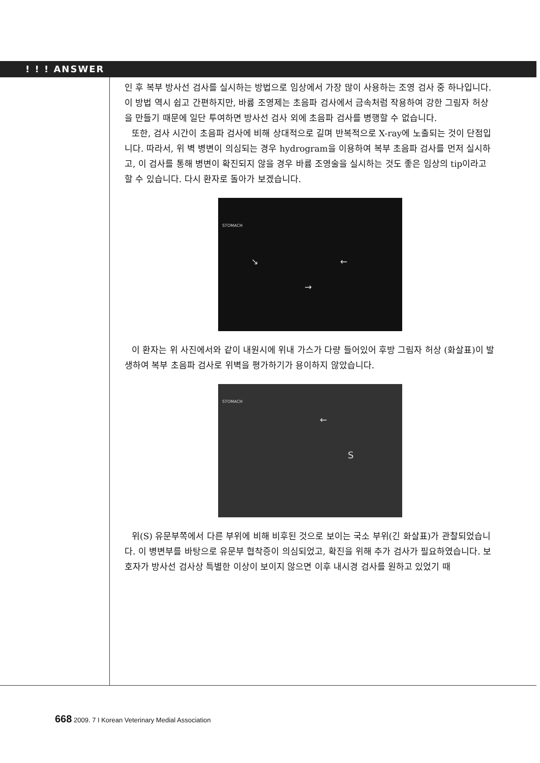! ! ! ANSWER
인 후 복부 방사선 검사를 실시하는 방법으로 임상에서 가장 많이 사용하는 조영 검사 중 하나입니다. 이 방법 역시 쉽고 간편하지만, 바륨 조영제는 초음파 검사에서 금속처럼 작용하여 강한 그림자 허상을 만들기 때문에 일단 투여하면 방사선 검사 외에 초음파 검사를 병행할 수 없습니다.
또한, 검사 시간이 초음파 검사에 비해 상대적으로 길며 반복적으로 X-ray에 노출되는 것이 단점입니다. 따라서, 위 벽 병변이 의심되는 경우 hydrogram을 이용하여 복부 초음파 검사를 먼저 실시하고, 이 검사를 통해 병변이 확진되지 않을 경우 바륨 조영술을 실시하는 것도 좋은 임상의 tip이라고 할 수 있습니다. 다시 환자로 돌아가 보겠습니다.
STOMACH
↘ ←
→
이 환자는 위 사진에서와 같이 내원시에 위내 가스가 다량 들어있어 후방 그림자 허상 (화살표)이 발생하여 복부 초음파 검사로 위벽을 평가하기가 용이하지 않았습니다.
STOMACH
←
S
위(S) 유문부쪽에서 다른 부위에 비해 비후된 것으로 보이는 국소 부위(긴 화살표)가 관찰되었습니다. 이 병변부를 바탕으로 유문부 협착증이 의심되었고, 확진을 위해 추가 검사가 필요하였습니다. 보호자가 방사선 검사상 특별한 이상이 보이지 않으면 이후 내시경 검사를 원하고 있었기 때
668 2009. 7 I Korean Veterinary Medial Association